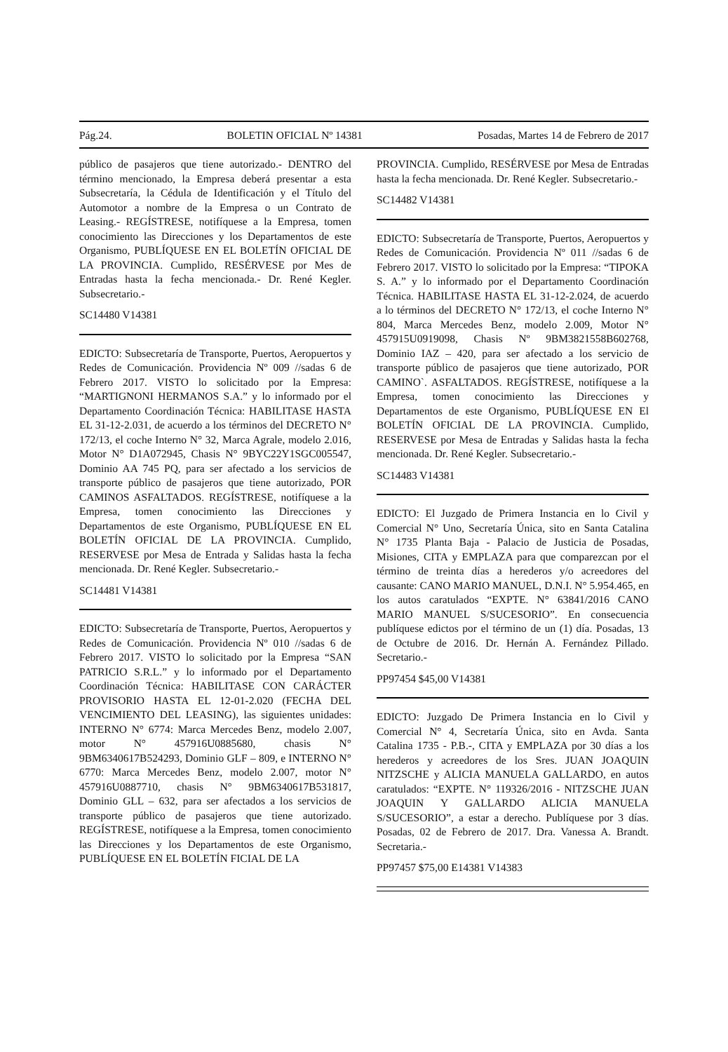Pág.24. BOLETIN OFICIAL Nº 14381 Posadas, Martes 14 de Febrero de 2017
público de pasajeros que tiene autorizado.- DENTRO del término mencionado, la Empresa deberá presentar a esta Subsecretaría, la Cédula de Identificación y el Título del Automotor a nombre de la Empresa o un Contrato de Leasing.- REGÍSTRESE, notifíquese a la Empresa, tomen conocimiento las Direcciones y los Departamentos de este Organismo, PUBLÍQUESE EN EL BOLETÍN OFICIAL DE LA PROVINCIA. Cumplido, RESÉRVESE por Mes de Entradas hasta la fecha mencionada.- Dr. René Kegler. Subsecretario.-
SC14480 V14381
EDICTO: Subsecretaría de Transporte, Puertos, Aeropuertos y Redes de Comunicación. Providencia Nº 009 //sadas 6 de Febrero 2017. VISTO lo solicitado por la Empresa: “MARTIGNONI HERMANOS S.A.” y lo informado por el Departamento Coordinación Técnica: HABILITASE HASTA EL 31-12-2.031, de acuerdo a los términos del DECRETO N° 172/13, el coche Interno N° 32, Marca Agrale, modelo 2.016, Motor N° D1A072945, Chasis N° 9BYC22Y1SGC005547, Dominio AA 745 PQ, para ser afectado a los servicios de transporte público de pasajeros que tiene autorizado, POR CAMINOS ASFALTADOS. REGÍSTRESE, notifíquese a la Empresa, tomen conocimiento las Direcciones y Departamentos de este Organismo, PUBLÍQUESE EN EL BOLETÍN OFICIAL DE LA PROVINCIA. Cumplido, RESERVESE por Mesa de Entrada y Salidas hasta la fecha mencionada. Dr. René Kegler. Subsecretario.-
SC14481 V14381
EDICTO: Subsecretaría de Transporte, Puertos, Aeropuertos y Redes de Comunicación. Providencia Nº 010 //sadas 6 de Febrero 2017. VISTO lo solicitado por la Empresa “SAN PATRICIO S.R.L.” y lo informado por el Departamento Coordinación Técnica: HABILITASE CON CARÁCTER PROVISORIO HASTA EL 12-01-2.020 (FECHA DEL VENCIMIENTO DEL LEASING), las siguientes unidades: INTERNO N° 6774: Marca Mercedes Benz, modelo 2.007, motor N° 457916U0885680, chasis N° 9BM6340617B524293, Dominio GLF – 809, e INTERNO N° 6770: Marca Mercedes Benz, modelo 2.007, motor N° 457916U0887710, chasis N° 9BM6340617B531817, Dominio GLL – 632, para ser afectados a los servicios de transporte público de pasajeros que tiene autorizado. REGÍSTRESE, notifíquese a la Empresa, tomen conocimiento las Direcciones y los Departamentos de este Organismo, PUBLÍQUESE EN EL BOLETÍN FICIAL DE LA
PROVINCIA. Cumplido, RESÉRVESE por Mesa de Entradas hasta la fecha mencionada. Dr. René Kegler. Subsecretario.-
SC14482 V14381
EDICTO: Subsecretaría de Transporte, Puertos, Aeropuertos y Redes de Comunicación. Providencia Nº 011 //sadas 6 de Febrero 2017. VISTO lo solicitado por la Empresa: “TIPOKA S. A.” y lo informado por el Departamento Coordinación Técnica. HABILITASE HASTA EL 31-12-2.024, de acuerdo a lo términos del DECRETO N° 172/13, el coche Interno N° 804, Marca Mercedes Benz, modelo 2.009, Motor N° 457915U0919098, Chasis Nº 9BM3821558B602768, Dominio IAZ – 420, para ser afectado a los servicio de transporte público de pasajeros que tiene autorizado, POR CAMINO`. ASFALTADOS. REGÍSTRESE, notifíquese a la Empresa, tomen conocimiento las Direcciones y Departamentos de este Organismo, PUBLÍQUESE EN El BOLETÍN OFICIAL DE LA PROVINCIA. Cumplido, RESERVESE por Mesa de Entradas y Salidas hasta la fecha mencionada. Dr. René Kegler. Subsecretario.-
SC14483 V14381
EDICTO: El Juzgado de Primera Instancia en lo Civil y Comercial N° Uno, Secretaría Única, sito en Santa Catalina N° 1735 Planta Baja - Palacio de Justicia de Posadas, Misiones, CITA y EMPLAZA para que comparezcan por el término de treinta días a herederos y/o acreedores del causante: CANO MARIO MANUEL, D.N.I. N° 5.954.465, en los autos caratulados “EXPTE. N° 63841/2016 CANO MARIO MANUEL S/SUCESORIO”. En consecuencia publíquese edictos por el término de un (1) día. Posadas, 13 de Octubre de 2016. Dr. Hernán A. Fernández Pillado. Secretario.-
PP97454 $45,00 V14381
EDICTO: Juzgado De Primera Instancia en lo Civil y Comercial N° 4, Secretaría Única, sito en Avda. Santa Catalina 1735 - P.B.-, CITA y EMPLAZA por 30 días a los herederos y acreedores de los Sres. JUAN JOAQUIN NITZSCHE y ALICIA MANUELA GALLARDO, en autos caratulados: “EXPTE. N° 119326/2016 - NITZSCHE JUAN JOAQUIN Y GALLARDO ALICIA MANUELA S/SUCESORIO”, a estar a derecho. Publíquese por 3 días. Posadas, 02 de Febrero de 2017. Dra. Vanessa A. Brandt. Secretaria.-
PP97457 $75,00 E14381 V14383